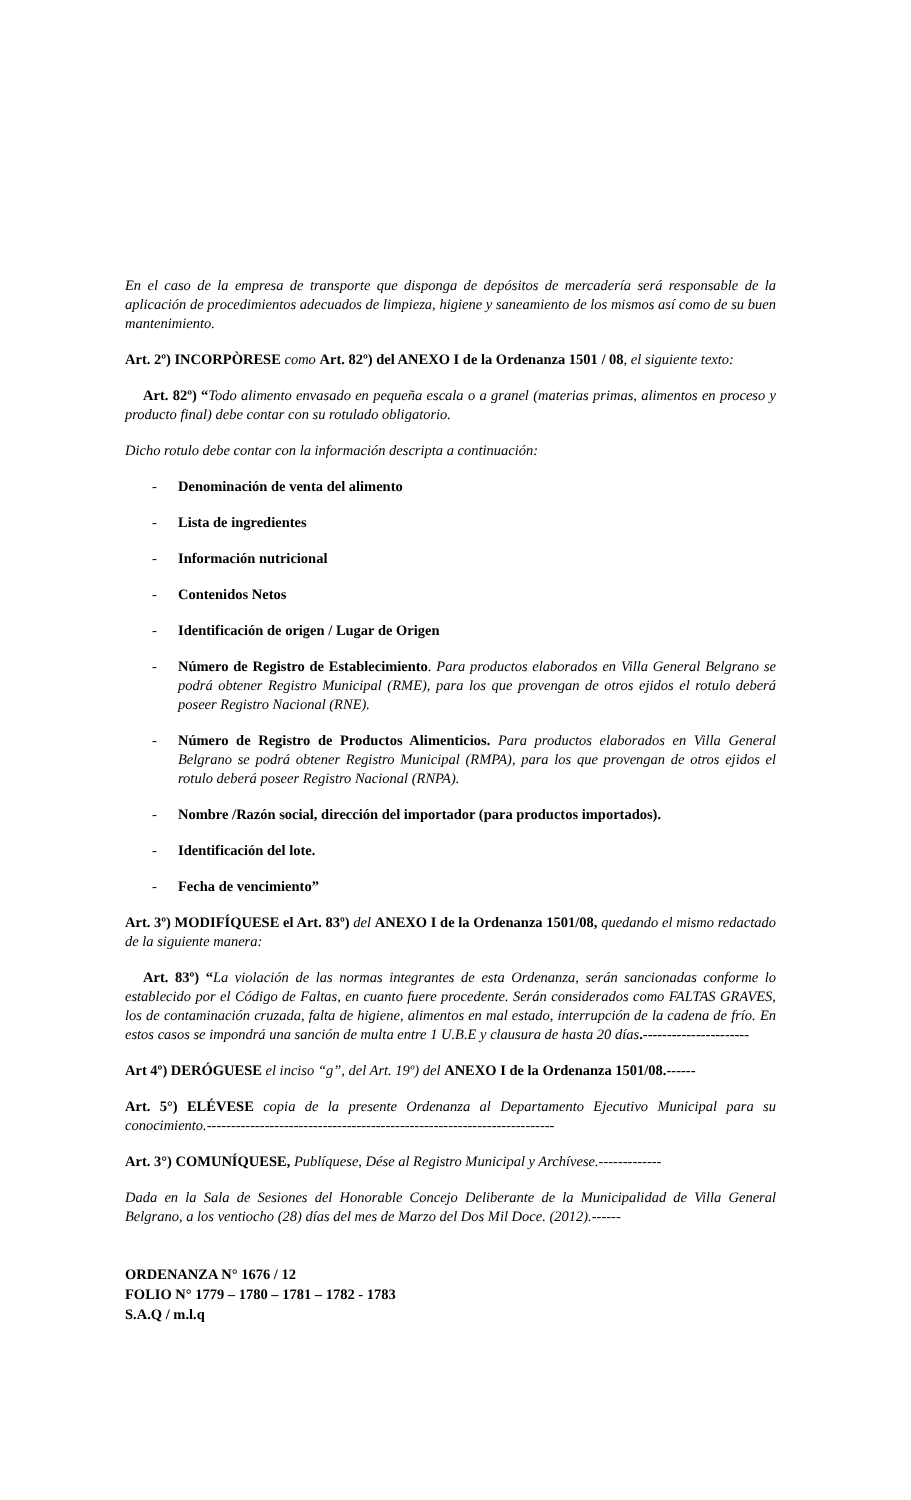En el caso de la empresa de transporte que disponga de depósitos de mercadería será responsable de la aplicación de procedimientos adecuados de limpieza, higiene y saneamiento de los mismos así como de su buen mantenimiento.
Art. 2º) INCORPÒRESE como Art. 82º) del ANEXO I de la Ordenanza 1501 / 08, el siguiente texto:
Art. 82º) “Todo alimento envasado en pequeña escala o a granel (materias primas, alimentos en proceso y producto final) debe contar con su rotulado obligatorio.
Dicho rotulo debe contar con la información descripta a continuación:
- Denominación de venta del alimento
- Lista de ingredientes
- Información nutricional
- Contenidos Netos
- Identificación de origen / Lugar de Origen
- Número de Registro de Establecimiento. Para productos elaborados en Villa General Belgrano se podrá obtener Registro Municipal (RME), para los que provengan de otros ejidos el rotulo deberá poseer Registro Nacional (RNE).
- Número de Registro de Productos Alimenticios. Para productos elaborados en Villa General Belgrano se podrá obtener Registro Municipal (RMPA), para los que provengan de otros ejidos el rotulo deberá poseer Registro Nacional (RNPA).
- Nombre /Razón social, dirección del importador (para productos importados).
- Identificación del lote.
- Fecha de vencimiento”
Art. 3º) MODIFÍQUESE el Art. 83º) del ANEXO I de la Ordenanza 1501/08, quedando el mismo redactado de la siguiente manera:
Art. 83º) “La violación de las normas integrantes de esta Ordenanza, serán sancionadas conforme lo establecido por el Código de Faltas, en cuanto fuere procedente. Serán considerados como FALTAS GRAVES, los de contaminación cruzada, falta de higiene, alimentos en mal estado, interrupción de la cadena de frío. En estos casos se impondrá una sanción de multa entre 1 U.B.E y clausura de hasta 20 días.----------------------
Art 4º) DERÓGUESE el inciso “g”, del Art. 19º) del ANEXO I de la Ordenanza 1501/08.------
Art. 5°) ELÉVESE copia de la presente Ordenanza al Departamento Ejecutivo Municipal para su conocimiento.------------------------------------------------------------------------
Art. 3°) COMUNÍQUESE, Publíquese, Dése al Registro Municipal y Archívese.-------------
Dada en la Sala de Sesiones del Honorable Concejo Deliberante de la Municipalidad de Villa General Belgrano, a los ventiocho (28) días del mes de Marzo del Dos Mil Doce. (2012).------
ORDENANZA N° 1676 / 12
FOLIO N° 1779 – 1780 – 1781 – 1782 - 1783
S.A.Q / m.l.q